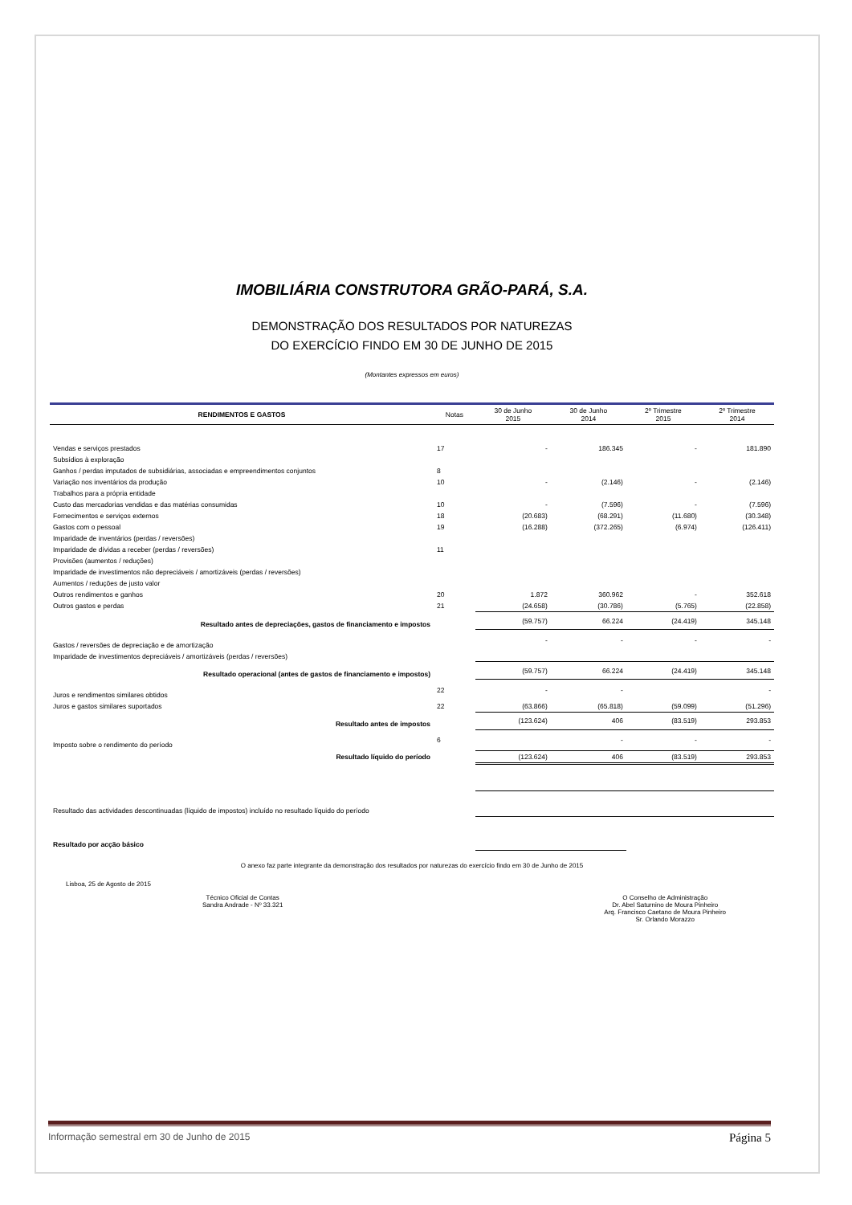IMOBILIÁRIA CONSTRUTORA GRÃO-PARÁ, S.A.
DEMONSTRAÇÃO DOS RESULTADOS POR NATUREZAS
DO EXERCÍCIO FINDO EM 30 DE JUNHO DE 2015
(Montantes expressos em euros)
| RENDIMENTOS E GASTOS | Notas | 30 de Junho 2015 | 30 de Junho 2014 | 2º Trimestre 2015 | 2º Trimestre 2014 |
| --- | --- | --- | --- | --- | --- |
| Vendas e serviços prestados | 17 | - | 186.345 | - | 181.890 |
| Subsídios à exploração | | | | | |
| Ganhos / perdas imputados de subsidiárias, associadas e empreendimentos conjuntos | 8 | | | | |
| Variação nos inventários da produção | 10 | - | (2.146) | - | (2.146) |
| Trabalhos para a própria entidade | | | | | |
| Custo das mercadorias vendidas e das matérias consumidas | 10 | - | (7.596) | - | (7.596) |
| Fornecimentos e serviços externos | 18 | (20.683) | (68.291) | (11.680) | (30.348) |
| Gastos com o pessoal | 19 | (16.288) | (372.265) | (6.974) | (126.411) |
| Imparidade de inventários (perdas / reversões) | | | | | |
| Imparidade de dívidas a receber (perdas / reversões) | 11 | | | | |
| Provisões (aumentos / reduções) | | | | | |
| Imparidade de investimentos não depreciáveis / amortizáveis (perdas / reversões) | | | | | |
| Aumentos / reduções de justo valor | | | | | |
| Outros rendimentos e ganhos | 20 | 1.872 | 360.962 | - | 352.618 |
| Outros gastos e perdas | 21 | (24.658) | (30.786) | (5.765) | (22.858) |
| Resultado antes de depreciações, gastos de financiamento e impostos | | (59.757) | 66.224 | (24.419) | 345.148 |
| Gastos / reversões de depreciação e de amortização | | - | - | - | - |
| Imparidade de investimentos depreciáveis / amortizáveis (perdas / reversões) | | | | | |
| Resultado operacional (antes de gastos de financiamento e impostos) | | (59.757) | 66.224 | (24.419) | 345.148 |
| Juros e rendimentos similares obtidos | 22 | - | - | | - |
| Juros e gastos similares suportados | 22 | (63.866) | (65.818) | (59.099) | (51.296) |
| Resultado antes de impostos | | (123.624) | 406 | (83.519) | 293.853 |
| Imposto sobre o rendimento do período | 6 | | - | - | - |
| Resultado líquido do período | | (123.624) | 406 | (83.519) | 293.853 |
| Resultado das actividades descontinuadas (líquido de impostos) incluído no resultado líquido do período | | | | | |
| Resultado por acção básico | | | | | |
O anexo faz parte integrante da demonstração dos resultados por naturezas do exercício findo em 30 de Junho de 2015
Lisboa, 25 de Agosto de 2015
Técnico Oficial de Contas
Sandra Andrade - Nº 33.321
O Conselho de Administração
Dr. Abel Saturnino de Moura Pinheiro
Arq. Francisco Caetano de Moura Pinheiro
Sr. Orlando Morazzo
Informação semestral em 30 de Junho de 2015 Página 5